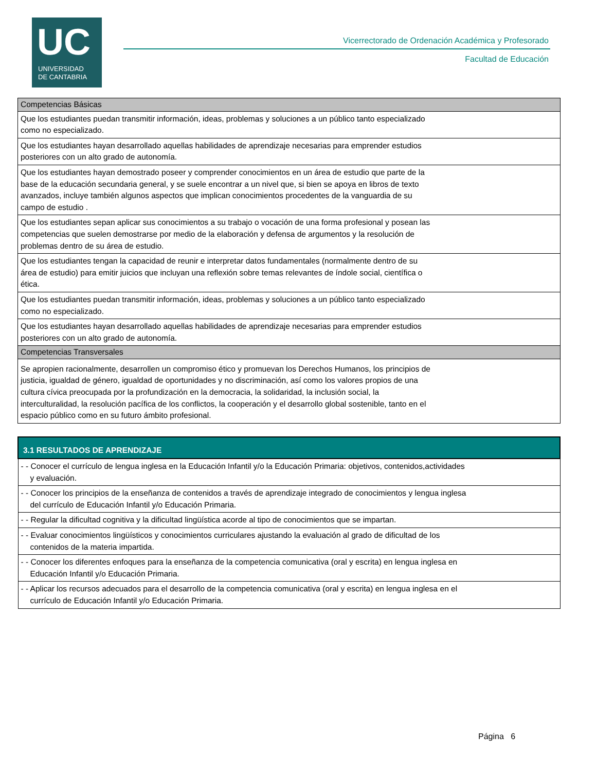UC
UNIVERSIDAD
DE CANTABRIA
Vicerrectorado de Ordenación Académica y Profesorado
Facultad de Educación
| Competencias Básicas |
| Que los estudiantes puedan transmitir información, ideas, problemas y soluciones a un público tanto especializado como no especializado. |
| Que los estudiantes hayan desarrollado aquellas habilidades de aprendizaje necesarias para emprender estudios posteriores con un alto grado de autonomía. |
| Que los estudiantes hayan demostrado poseer y comprender conocimientos en un área de estudio que parte de la base de la educación secundaria general, y se suele encontrar a un nivel que, si bien se apoya en libros de texto avanzados, incluye también algunos aspectos que implican conocimientos procedentes de la vanguardia de su campo de estudio . |
| Que los estudiantes sepan aplicar sus conocimientos a su trabajo o vocación de una forma profesional y posean las competencias que suelen demostrarse por medio de la elaboración y defensa de argumentos y la resolución de problemas dentro de su área de estudio. |
| Que los estudiantes tengan la capacidad de reunir e interpretar datos fundamentales (normalmente dentro de su área de estudio) para emitir juicios que incluyan una reflexión sobre temas relevantes de índole social, científica o ética. |
| Que los estudiantes puedan transmitir información, ideas, problemas y soluciones a un público tanto especializado como no especializado. |
| Que los estudiantes hayan desarrollado aquellas habilidades de aprendizaje necesarias para emprender estudios posteriores con un alto grado de autonomía. |
| Competencias Transversales |
| Se apropien racionalmente, desarrollen un compromiso ético y promuevan los Derechos Humanos, los principios de justicia, igualdad de género, igualdad de oportunidades y no discriminación, así como los valores propios de una cultura cívica preocupada por la profundización en la democracia, la solidaridad, la inclusión social, la interculturalidad, la resolución pacífica de los conflictos, la cooperación y el desarrollo global sostenible, tanto en el espacio público como en su futuro ámbito profesional. |
| 3.1 RESULTADOS DE APRENDIZAJE |
| --- |
| - - Conocer el currículo de lengua inglesa en la Educación Infantil y/o la Educación Primaria: objetivos, contenidos,actividades y evaluación. |
| - - Conocer los principios de la enseñanza de contenidos a través de aprendizaje integrado de conocimientos y lengua inglesa del currículo de Educación Infantil y/o Educación Primaria. |
| - - Regular la dificultad cognitiva y la dificultad lingüística acorde al tipo de conocimientos que se impartan. |
| - - Evaluar conocimientos lingüísticos y conocimientos curriculares ajustando la evaluación al grado de dificultad de los contenidos de la materia impartida. |
| - - Conocer los diferentes enfoques para la enseñanza de la competencia comunicativa (oral y escrita) en lengua inglesa en Educación Infantil y/o Educación Primaria. |
| - - Aplicar los recursos adecuados para el desarrollo de la competencia comunicativa (oral y escrita) en lengua inglesa en el currículo de Educación Infantil y/o Educación Primaria. |
Página 6